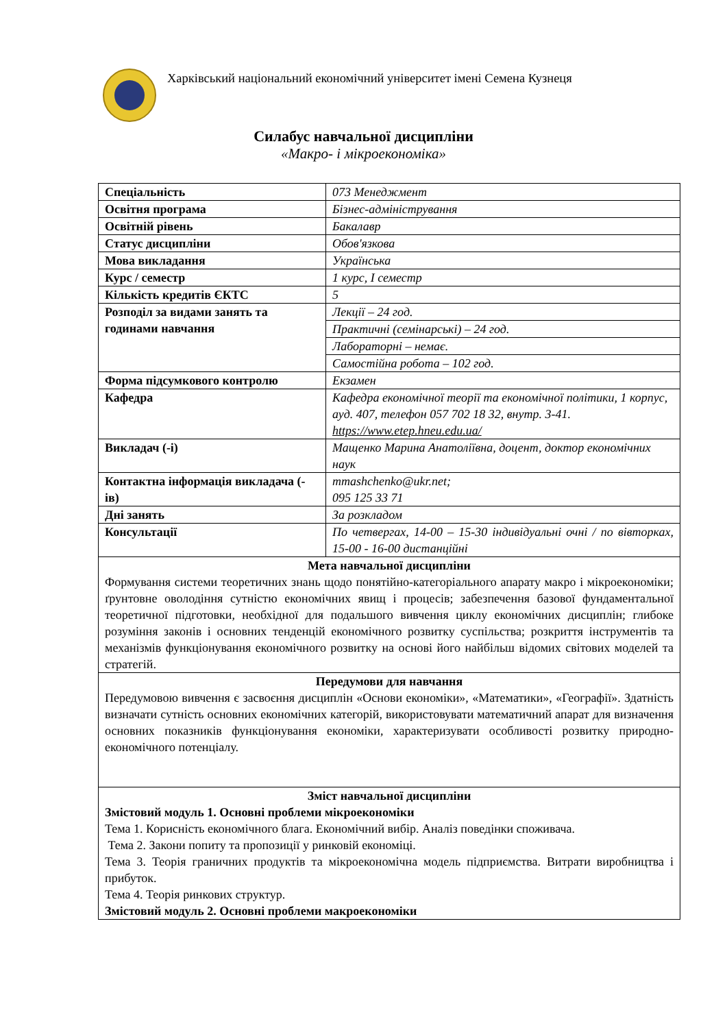Харківський національний економічний університет імені Семена Кузнеця
Силабус навчальної дисципліни
«Макро- і мікроекономіка»
| Спеціальність | 073 Менеджмент |
| Освітня програма | Бізнес-адміністрування |
| Освітній рівень | Бакалавр |
| Статус дисципліни | Обов'язкова |
| Мова викладання | Українська |
| Курс / семестр | 1 курс, I семестр |
| Кількість кредитів ЄКТС | 5 |
| Розподіл за видами занять та годинами навчання | Лекції – 24 год. |
| | Практичні (семінарські) – 24 год. |
| | Лабораторні – немає. |
| | Самостійна робота – 102 год. |
| Форма підсумкового контролю | Екзамен |
| Кафедра | Кафедра економічної теорії та економічної політики, 1 корпус, ауд. 407, телефон 057 702 18 32, внутр. 3-41. https://www.etep.hneu.edu.ua/ |
| Викладач (-і) | Мащенко Марина Анатоліївна, доцент, доктор економічних наук |
| Контактна інформація викладача (-ів) | mmashchenko@ukr.net; 095 125 33 71 |
| Дні занять | За розкладом |
| Консультації | По четвергах, 14-00 – 15-30 індивідуальні очні / по вівторках, 15-00 - 16-00 дистанційні |
| Мета навчальної дисципліни Формування системи теоретичних знань щодо понятійно-категоріального апарату макро і мікроекономіки; ґрунтовне оволодіння сутністю економічних явищ і процесів; забезпечення базової фундаментальної теоретичної підготовки, необхідної для подальшого вивчення циклу економічних дисциплін; глибоке розуміння законів і основних тенденцій економічного розвитку суспільства; розкриття інструментів та механізмів функціонування економічного розвитку на основі його найбільш відомих світових моделей та стратегій. | |
| Передумови для навчання Передумовою вивчення є засвоєння дисциплін «Основи економіки», «Математики», «Географії». Здатність визначати сутність основних економічних категорій, використовувати математичний апарат для визначення основних показників функціонування економіки, характеризувати особливості розвитку природно-економічного потенціалу. | |
| Зміст навчальної дисципліни Змістовий модуль 1. Основні проблеми мікроекономіки Тема 1. Корисність економічного блага. Економічний вибір. Аналіз поведінки споживача. Тема 2. Закони попиту та пропозиції у ринковій економіці. Тема 3. Теорія граничних продуктів та мікроекономічна модель підприємства. Витрати виробництва і прибуток. Тема 4. Теорія ринкових структур. Змістовий модуль 2. Основні проблеми макроекономіки | |